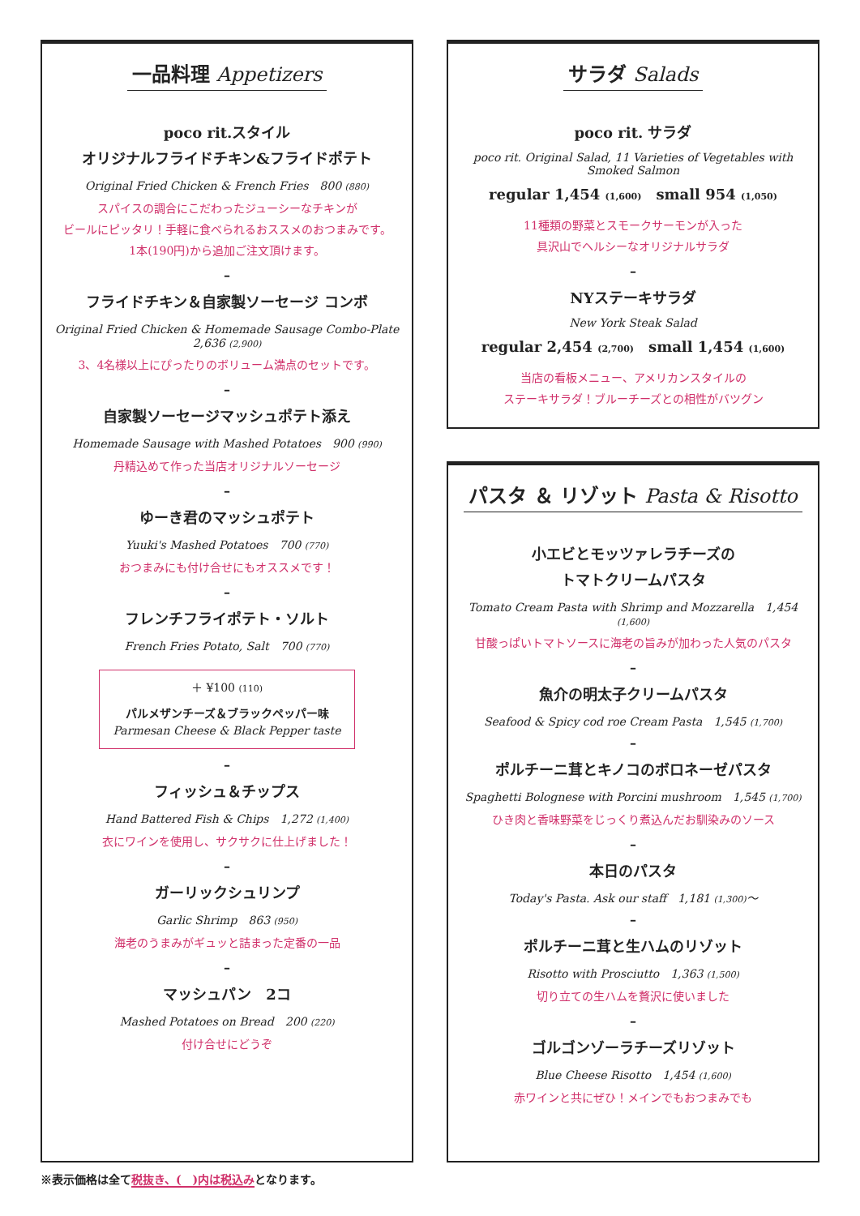一品料理 Appetizers
poco rit.スタイル
オリジナルフライドチキン&フライドポテト
Original Fried Chicken & French Fries　800 (880)
スパイスの調合にこだわったジューシーなチキンが
ビールにピッタリ！手軽に食べられるおススメのおつまみです。
1本(190円)から追加ご注文頂けます。
–
フライドチキン＆自家製ソーセージ コンボ
Original Fried Chicken & Homemade Sausage Combo-Plate　2,636 (2,900)
3、4名様以上にぴったりのボリューム満点のセットです。
–
自家製ソーセージマッシュポテト添え
Homemade Sausage with Mashed Potatoes　900 (990)
丹精込めて作った当店オリジナルソーセージ
–
ゆーき君のマッシュポテト
Yuuki's Mashed Potatoes　700 (770)
おつまみにも付け合せにもオススメです！
–
フレンチフライポテト・ソルト
French Fries Potato, Salt　700 (770)
＋ ¥100 (110)
パルメザンチーズ＆ブラックペッパー味
Parmesan Cheese & Black Pepper taste
–
フィッシュ＆チップス
Hand Battered Fish & Chips　1,272 (1,400)
衣にワインを使用し、サクサクに仕上げました！
–
ガーリックシュリンプ
Garlic Shrimp　863 (950)
海老のうまみがギュッと詰まった定番の一品
–
マッシュパン　2コ
Mashed Potatoes on Bread　200 (220)
付け合せにどうぞ
サラダ Salads
poco rit. サラダ
poco rit. Original Salad, 11 Varieties of Vegetables with Smoked Salmon
regular 1,454 (1,600)　small 954 (1,050)
11種類の野菜とスモークサーモンが入った
具沢山でヘルシーなオリジナルサラダ
–
NYステーキサラダ
New York Steak Salad
regular 2,454 (2,700)　small 1,454 (1,600)
当店の看板メニュー、アメリカンスタイルの
ステーキサラダ！ブルーチーズとの相性がバツグン
パスタ ＆ リゾット Pasta & Risotto
小エビとモッツァレラチーズの
トマトクリームパスタ
Tomato Cream Pasta with Shrimp and Mozzarella　1,454 (1,600)
甘酸っぱいトマトソースに海老の旨みが加わった人気のパスタ
–
魚介の明太子クリームパスタ
Seafood & Spicy cod roe Cream Pasta　1,545 (1,700)
–
ポルチーニ茸とキノコのボロネーゼパスタ
Spaghetti Bolognese with Porcini mushroom　1,545 (1,700)
ひき肉と香味野菜をじっくり煮込んだお馴染みのソース
–
本日のパスタ
Today's Pasta. Ask our staff　1,181 (1,300)～
–
ポルチーニ茸と生ハムのリゾット
Risotto with Prosciutto　1,363 (1,500)
切り立ての生ハムを贅沢に使いました
–
ゴルゴンゾーラチーズリゾット
Blue Cheese Risotto　1,454 (1,600)
赤ワインと共にぜひ！メインでもおつまみでも
※表示価格は全て税抜き、(　)内は税込みとなります。